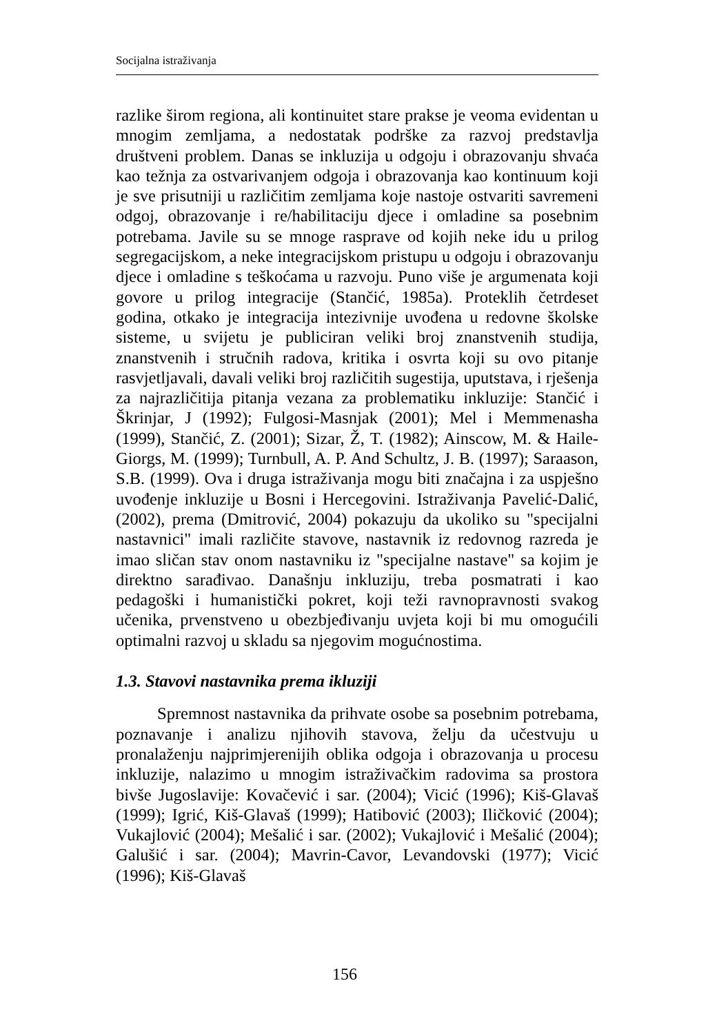Socijalna istraživanja
razlike širom regiona, ali kontinuitet stare prakse je veoma evidentan u mnogim zemljama, a nedostatak podrške za razvoj predstavlja društveni problem. Danas se inkluzija u odgoju i obrazovanju shvaća kao težnja za ostvarivanjem odgoja i obrazovanja kao kontinuum koji je sve prisutniji u različitim zemljama koje nastoje ostvariti savremeni odgoj, obrazovanje i re/habilitaciju djece i omladine sa posebnim potrebama. Javile su se mnoge rasprave od kojih neke idu u prilog segregacijskom, a neke integracijskom pristupu u odgoju i obrazovanju djece i omladine s teškoćama u razvoju. Puno više je argumenata koji govore u prilog integracije (Stančić, 1985a). Proteklih četrdeset godina, otkako je integracija intezivnije uvođena u redovne školske sisteme, u svijetu je publiciran veliki broj znanstvenih studija, znanstvenih i stručnih radova, kritika i osvrta koji su ovo pitanje rasvjetljavali, davali veliki broj različitih sugestija, uputstava, i rješenja za najrazličitija pitanja vezana za problematiku inkluzije: Stančić i Škrinjar, J (1992); Fulgosi-Masnjak (2001); Mel i Memmenasha (1999), Stančić, Z. (2001); Sizar, Ž, T. (1982); Ainscow, M. & Haile-Giorgs, M. (1999); Turnbull, A. P. And Schultz, J. B. (1997); Saraason, S.B. (1999). Ova i druga istraživanja mogu biti značajna i za uspješno uvođenje inkluzije u Bosni i Hercegovini. Istraživanja Pavelić-Dalić, (2002), prema (Dmitrović, 2004) pokazuju da ukoliko su "specijalni nastavnici" imali različite stavove, nastavnik iz redovnog razreda je imao sličan stav onom nastavniku iz "specijalne nastave" sa kojim je direktno sarađivao. Današnju inkluziju, treba posmatrati i kao pedagoški i humanistički pokret, koji teži ravnopravnosti svakog učenika, prvenstveno u obezbjeđivanju uvjeta koji bi mu omogućili optimalni razvoj u skladu sa njegovim mogućnostima.
1.3. Stavovi nastavnika prema ikluziji
Spremnost nastavnika da prihvate osobe sa posebnim potrebama, poznavanje i analizu njihovih stavova, želju da učestvuju u pronalaženju najprimjerenijih oblika odgoja i obrazovanja u procesu inkluzije, nalazimo u mnogim istraživačkim radovima sa prostora bivše Jugoslavije: Kovačević i sar. (2004); Vicić (1996); Kiš-Glavaš (1999); Igrić, Kiš-Glavaš (1999); Hatibović (2003); Iličković (2004); Vukajlović (2004); Mešalić i sar. (2002); Vukajlović i Mešalić (2004); Galušić i sar. (2004); Mavrin-Cavor, Levandovski (1977); Vicić (1996); Kiš-Glavaš
156